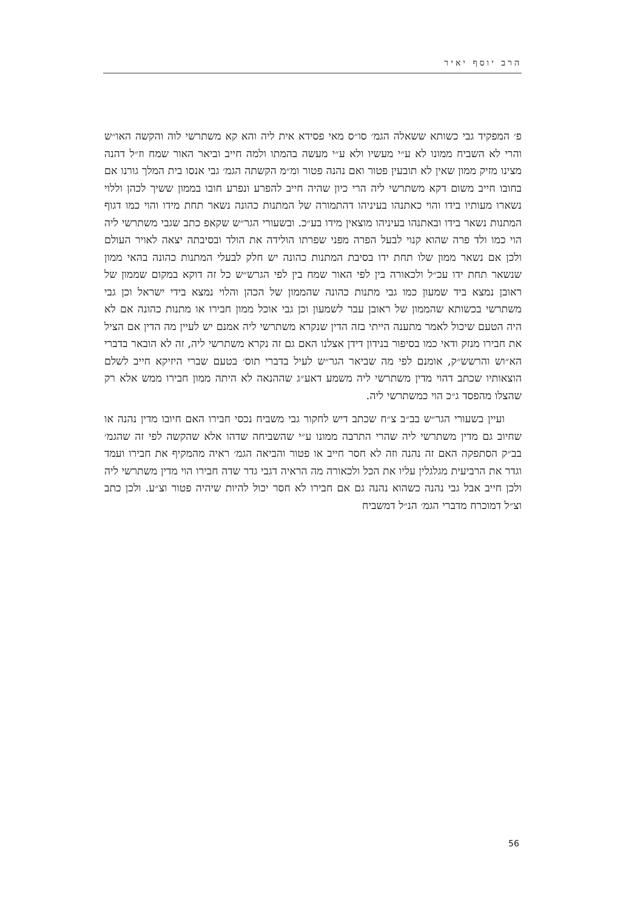הרב יוסף יאיר
פ׳ המפקיד גבי כשותא ששאלה הגמ׳ סו״ס מאי פסידא אית ליה והא קא משתרשי לוה והקשה האו״ש והרי לא השביח ממונו לא ע״י מעשיו ולא ע״י מעשה בהמתו ולמה חייב וביאר האור שמח וז״ל דהנה מצינו מזיק ממון שאין לא תובעין פטור ואם נהנה פטור ומ״מ הקשתה הגמ׳ גבי אנסו בית המלך גורנו אם בחובו חייב משום דקא משתרשי ליה הרי כיון שהיה חייב להפרע ונפרע חובו בממון ששיך לכהן וללוי נשארו מעותיו בידו והוי כאתנהו בעיניהו דהתמורה של המתנות כהונה נשאר תחת מידו והוי כמו דגוף המתנות נשאר בידו ובאתנהו בעיניהו מוצאין מידו בע״כ. ובשעורי הגר״ש שקאפ כתב שגבי משתרשי ליה הוי כמו ולד פרה שהוא קנוי לבעל הפרה מפני שפרתו הולידה את הולד ובסיבתה יצאה לאויר העולם ולכן אם נשאר ממון שלו תחת ידו בסיבת המתנות כהונה יש חלק לבעלי המתנות כהונה בהאי ממון שנשאר תחת ידו עכ״ל ולכאורה בין לפי האור שמח בין לפי הגרש״ש כל זה דוקא במקום שממון של ראובן נמצא ביד שמעון כמו גבי מתנות כהונה שהממון של הכהן והלוי נמצא בידי ישראל וכן גבי משתרשי בכשותא שהממון של ראובן עבר לשמעון וכן גבי אוכל ממון חבירו או מתנות כהונה אם לא היה הטעם שיכול לאמר מתענה הייתי בזה הדין שנקרא משתרשי ליה אמנם יש לעיין מה הדין אם הציל את חבירו מנזק ודאי כמו בסיפור בנידון דידן אצלנו האם גם זה נקרא משתרשי ליה, זה לא הובאר בדברי הא״וש והרשש״ק, אומנם לפי מה שביאר הגר״ש לעיל בדברי תוס׳ בטעם שברי היזיקא חייב לשלם הוצאותיו שכתב דהוי מדין משתרשי ליה משמע דאע״ג שההנאה לא היתה ממון חבירו ממש אלא רק שהצלו מהפסד ג״כ הוי כמשתרשי ליה.
ועיין בשעורי הגר״ש בב״ב צ״ח שכתב דיש לחקור גבי משביח נכסי חבירו האם חיובו מדין נהנה או שחיוב גם מדין משתרשי ליה שהרי התרבה ממונו ע״י שהשביחה שדהו אלא שהקשה לפי זה שהגמ׳ בב״ק הסתפקה האם זה נהנה וזה לא חסר חייב או פטור והביאה הגמ׳ ראיה מהמקיף את חבירו ועמד וגדר את הרביעית מגלגלין עליו את הכל ולכאורה מה הראיה דגבי גדר שדה חבירו הוי מדין משתרשי ליה ולכן חייב אבל גבי נהנה כשהוא נהנה גם אם חבירו לא חסר יכול להיות שיהיה פטור וצ״ע. ולכן כתב וצ״ל דמוכרח מדברי הגמ׳ הנ״ל דמשביח
56